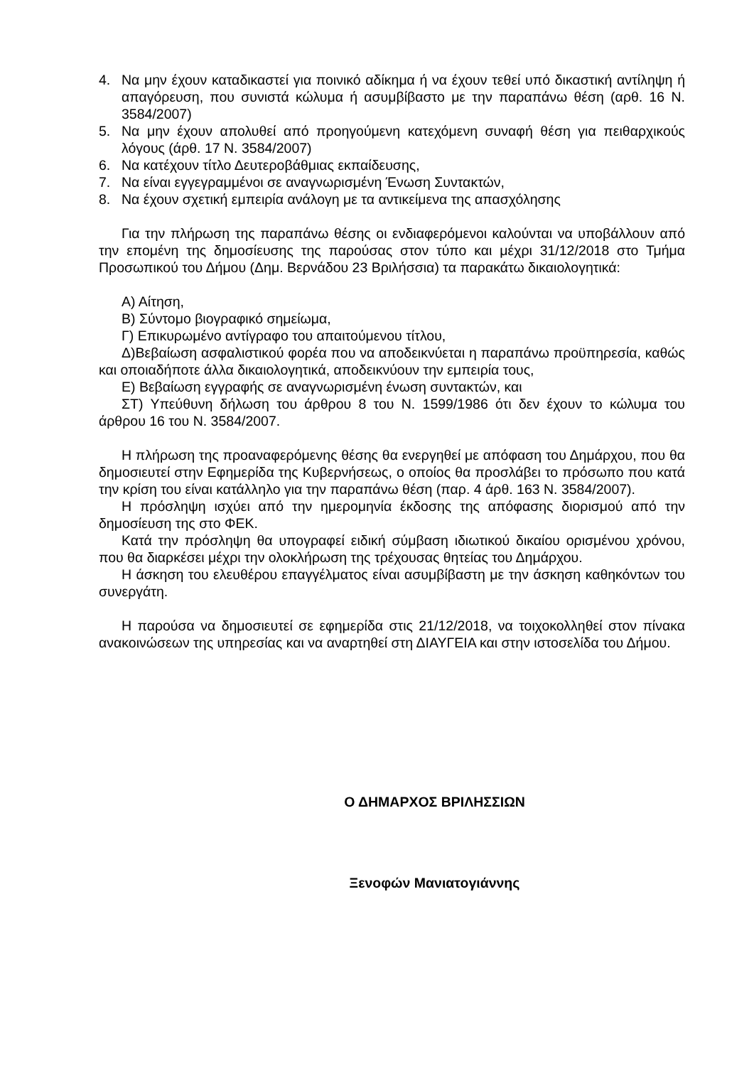4. Να μην έχουν καταδικαστεί για ποινικό αδίκημα ή να έχουν τεθεί υπό δικαστική αντίληψη ή απαγόρευση, που συνιστά κώλυμα ή ασυμβίβαστο με την παραπάνω θέση (αρθ. 16 Ν. 3584/2007)
5. Να μην έχουν απολυθεί από προηγούμενη κατεχόμενη συναφή θέση για πειθαρχικούς λόγους (άρθ. 17 Ν. 3584/2007)
6. Να κατέχουν τίτλο Δευτεροβάθμιας εκπαίδευσης,
7. Να είναι εγγεγραμμένοι σε αναγνωρισμένη Ένωση Συντακτών,
8. Να έχουν σχετική εμπειρία ανάλογη με τα αντικείμενα της απασχόλησης
Για την πλήρωση της παραπάνω θέσης οι ενδιαφερόμενοι καλούνται να υποβάλλουν από την επομένη της δημοσίευσης της παρούσας στον τύπο και μέχρι 31/12/2018 στο Τμήμα Προσωπικού του Δήμου (Δημ. Βερνάδου 23 Βριλήσσια) τα παρακάτω δικαιολογητικά:
Α) Αίτηση,
Β) Σύντομο βιογραφικό σημείωμα,
Γ) Επικυρωμένο αντίγραφο του απαιτούμενου τίτλου,
Δ)Βεβαίωση ασφαλιστικού φορέα που να αποδεικνύεται η παραπάνω προϋπηρεσία, καθώς και οποιαδήποτε άλλα δικαιολογητικά, αποδεικνύουν την εμπειρία τους,
Ε) Βεβαίωση εγγραφής σε αναγνωρισμένη ένωση συντακτών, και
ΣΤ) Υπεύθυνη δήλωση του άρθρου 8 του Ν. 1599/1986 ότι δεν έχουν το κώλυμα του άρθρου 16 του Ν. 3584/2007.
Η πλήρωση της προαναφερόμενης θέσης θα ενεργηθεί με απόφαση του Δημάρχου, που θα δημοσιευτεί στην Εφημερίδα της Κυβερνήσεως, ο οποίος θα προσλάβει το πρόσωπο που κατά την κρίση του είναι κατάλληλο για την παραπάνω θέση (παρ. 4 άρθ. 163 Ν. 3584/2007).
Η πρόσληψη ισχύει από την ημερομηνία έκδοσης της απόφασης διορισμού από την δημοσίευση της στο ΦΕΚ.
Κατά την πρόσληψη θα υπογραφεί ειδική σύμβαση ιδιωτικού δικαίου ορισμένου χρόνου, που θα διαρκέσει μέχρι την ολοκλήρωση της τρέχουσας θητείας του Δημάρχου.
Η άσκηση του ελευθέρου επαγγέλματος είναι ασυμβίβαστη με την άσκηση καθηκόντων του συνεργάτη.
Η παρούσα να δημοσιευτεί σε εφημερίδα στις 21/12/2018, να τοιχοκολληθεί στον πίνακα ανακοινώσεων της υπηρεσίας και να αναρτηθεί στη ΔΙΑΥΓΕΙΑ και στην ιστοσελίδα του Δήμου.
Ο ΔΗΜΑΡΧΟΣ ΒΡΙΛΗΣΣΙΩΝ
Ξενοφών Μανιατογιάννης